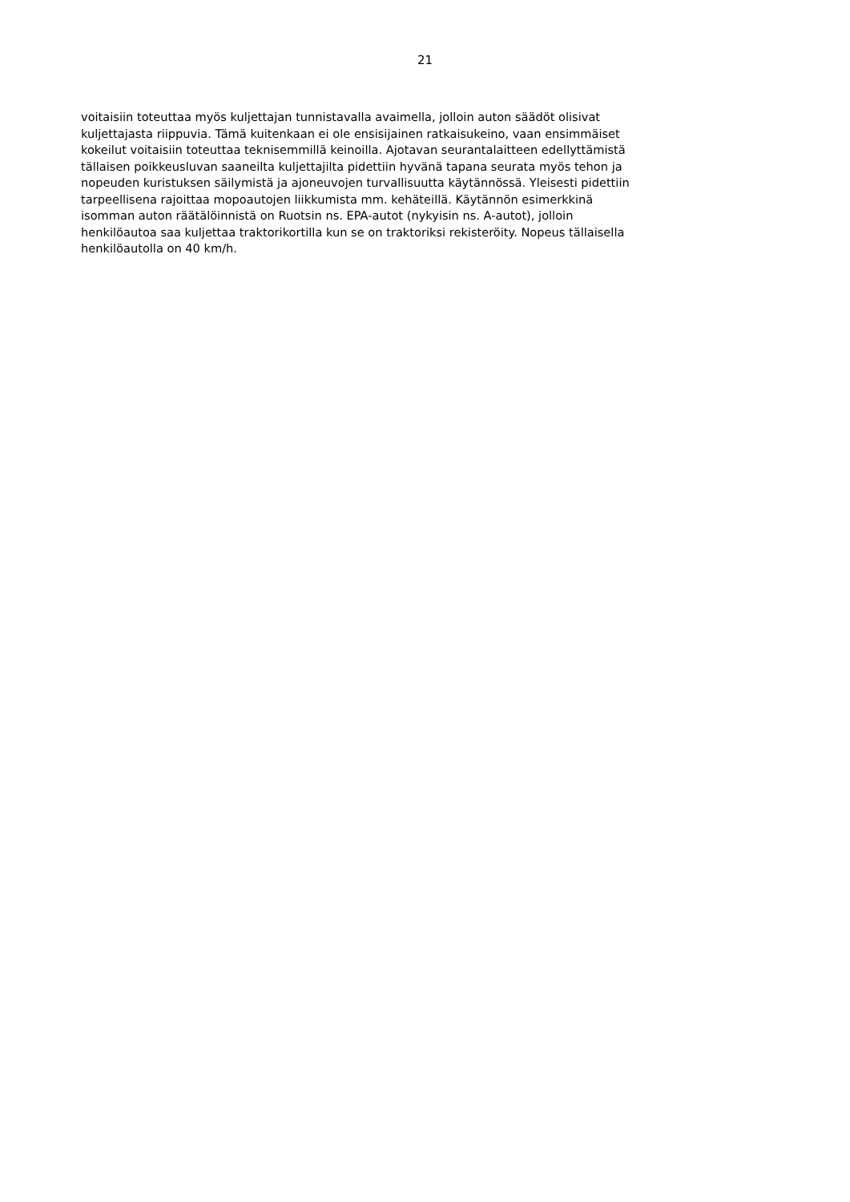21
voitaisiin toteuttaa myös kuljettajan tunnistavalla avaimella, jolloin auton säädöt olisivat
kuljettajasta riippuvia. Tämä kuitenkaan ei ole ensisijainen ratkaisukeino, vaan ensimmäiset
kokeilut voitaisiin toteuttaa teknisemmillä keinoilla. Ajotavan seurantalaitteen edellyttämistä
tällaisen poikkeusluvan saaneilta kuljettajilta pidettiin hyvänä tapana seurata myös tehon ja
nopeuden kuristuksen säilymistä ja ajoneuvojen turvallisuutta käytännössä. Yleisesti pidettiin
tarpeellisena rajoittaa mopoautojen liikkumista mm. kehäteillä. Käytännön esimerkkinä
isomman auton räätälöinnistä on Ruotsin ns. EPA-autot (nykyisin ns. A-autot), jolloin
henkilöautoa saa kuljettaa traktorikortilla kun se on traktoriksi rekisteröity. Nopeus tällaisella
henkilöautolla on 40 km/h.